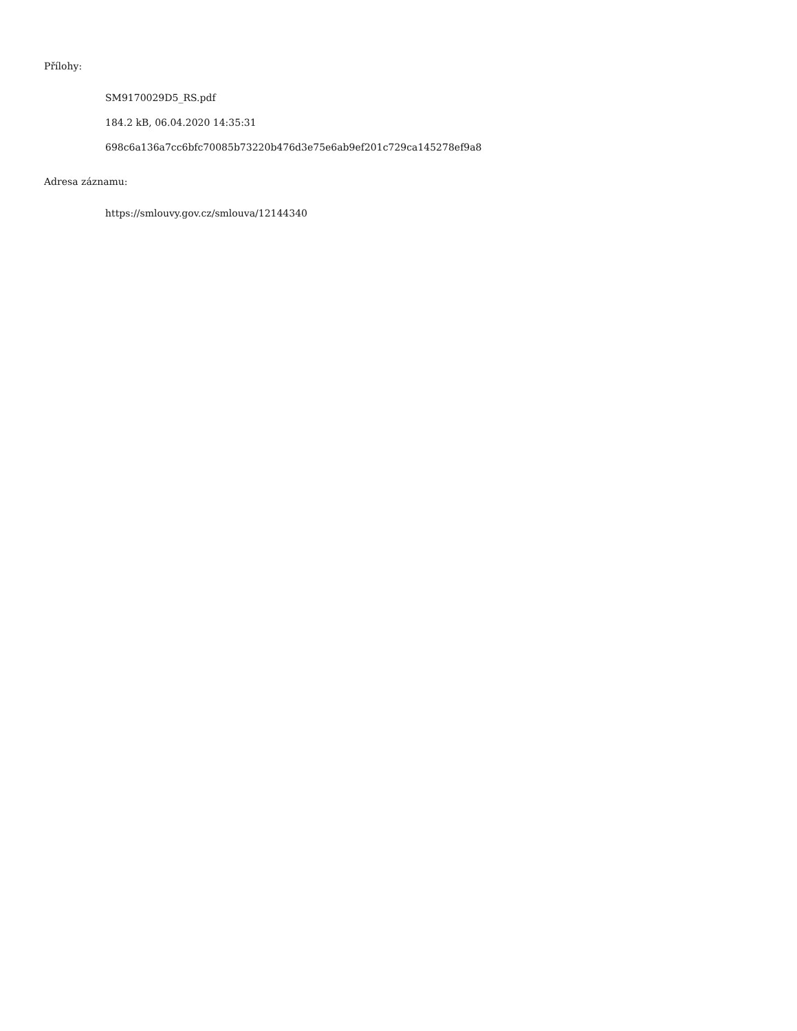Přílohy:
SM9170029D5_RS.pdf
184.2 kB, 06.04.2020 14:35:31
698c6a136a7cc6bfc70085b73220b476d3e75e6ab9ef201c729ca145278ef9a8
Adresa záznamu:
https://smlouvy.gov.cz/smlouva/12144340